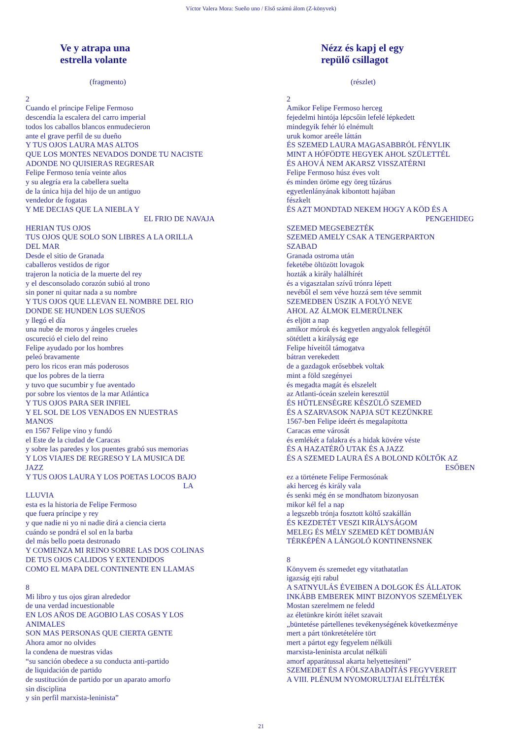Víctor Valera Mora: Sueño uno / Első számú álom (Z-könyvek)
Ve y atrapa una
estrella volante
(fragmento)
2
Cuando el príncipe Felipe Fermoso
descendía la escalera del carro imperial
todos los caballos blancos enmudecieron
ante el grave perfil de su dueño
Y TUS OJOS LAURA MAS ALTOS
QUE LOS MONTES NEVADOS DONDE TU NACISTE
ADONDE NO QUISIERAS REGRESAR
Felipe Fermoso tenía veinte años
y su alegría era la cabellera suelta
de la única hija del hijo de un antiguo
vendedor de fogatas
Y ME DECIAS QUE LA NIEBLA Y
EL FRIO DE NAVAJA
HERIAN TUS OJOS
TUS OJOS QUE SOLO SON LIBRES A LA ORILLA
DEL MAR
Desde el sitio de Granada
caballeros vestidos de rigor
trajeron la noticia de la muerte del rey
y el desconsolado corazón subió al trono
sin poner ni quitar nada a su nombre
Y TUS OJOS QUE LLEVAN EL NOMBRE DEL RIO
DONDE SE HUNDEN LOS SUEÑOS
y llegó el día
una nube de moros y ángeles crueles
oscureció el cielo del reino
Felipe ayudado por los hombres
peleó bravamente
pero los ricos eran más poderosos
que los pobres de la tierra
y tuvo que sucumbir y fue aventado
por sobre los vientos de la mar Atlántica
Y TUS OJOS PARA SER INFIEL
Y EL SOL DE LOS VENADOS EN NUESTRAS
MANOS
en 1567 Felipe vino y fundó
el Este de la ciudad de Caracas
y sobre las paredes y los puentes grabó sus memorias
Y LOS VIAJES DE REGRESO Y LA MUSICA DE
JAZZ
Y TUS OJOS LAURA Y LOS POETAS LOCOS BAJO
LA
LLUVIA
esta es la historia de Felipe Fermoso
que fuera príncipe y rey
y que nadie ni yo ni nadie dirá a ciencia cierta
cuándo se pondrá el sol en la barba
del más bello poeta destronado
Y COMIENZA MI REINO SOBRE LAS DOS COLINAS
DE TUS OJOS CALIDOS Y EXTENDIDOS
COMO EL MAPA DEL CONTINENTE EN LLAMAS
8
Mi libro y tus ojos giran alrededor
de una verdad incuestionable
EN LOS AÑOS DE AGOBIO LAS COSAS Y LOS
ANIMALES
SON MAS PERSONAS QUE CIERTA GENTE
Ahora amor no olvides
la condena de nuestras vidas
“su sanción obedece a su conducta anti-partido
de liquidación de partido
de sustitución de partido por un aparato amorfo
sin disciplina
y sin perfil marxista-leninista”
Nézz és kapj el egy
repülő csillagot
(részlet)
2
Amikor Felipe Fermoso herceg
fejedelmi hintója lépcsőin lefelé lépkedett
mindegyik fehér ló elnémult
uruk komor areéle láttán
ÉS SZEMED LAURA MAGASABBRÓL FÉNYLIK
MINT A HÓFÖDTE HEGYEK AHOL SZÜLETTÉL
ÉS AHOVÁ NEM AKARSZ VISSZATÉRNI
Felipe Fermoso húsz éves volt
és minden öröme egy öreg tűzárus
egyetlenlányának kibontott hajában
fészkelt
ÉS AZT MONDTAD NEKEM HOGY A KÖD ÉS A
PENGEHIDEG
SZEMED MEGSEBEZTÉK
SZEMED AMELY CSAK A TENGERPARTON
SZABAD
Granada ostroma után
feketébe öltözött lovagok
hozták a király halálhírét
és a vigasztalan szívű trónra lépett
nevéből el sem véve hozzá sem téve semmit
SZEMEDBEN ÚSZIK A FOLYÓ NEVE
AHOL AZ ÁLMOK ELMERÜLNEK
és eljött a nap
amikor mórok és kegyetlen angyalok fellegétől
sötétlett a királyság ege
Felipe híveitől támogatva
bátran verekedett
de a gazdagok erősebbek voltak
mint a föld szegényei
és megadta magát és elszelelt
az Atlanti-óceán szelein keresztül
ÉS HŰTLENSÉGRE KÉSZÜLŐ SZEMED
ÉS A SZARVASOK NAPJA SÜT KEZÜNKRE
1567-ben Felipe ideért és megalapította
Caracas eme városát
és emlékét a falakra és a hidak kövére véste
ÉS A HAZATÉRŐ UTAK ÉS A JAZZ
ÉS A SZEMED LAURA ÉS A BOLOND KÖLTŐK AZ
ESŐBEN
ez a története Felipe Fermosónak
aki herceg és király vala
és senki még én se mondhatom bizonyosan
mikor kél fel a nap
a legszebb trónja fosztott költő szakállán
ÉS KEZDETÉT VESZI KIRÁLYSÁGOM
MELEG ÉS MÉLY SZEMED KÉT DOMBJÁN
TÉRKÉPÉN A LÁNGOLÓ KONTINENSNEK
8
Könyvem és szemedet egy vitathatatlan
igazság ejti rabul
A SATNYULÁS ÉVEIBEN A DOLGOK ÉS ÁLLATOK
INKÁBB EMBEREK MINT BIZONYOS SZEMÉLYEK
Mostan szerelmem ne feledd
az életünkre kirótt ítélet szavait
„büntetése pártellenes tevékenységének következménye
mert a párt tönkretételére tört
mert a pártot egy fegyelem nélküli
marxista-leninista arculat nélküli
amorf apparátussal akarta helyettesíteni”
SZEMEDET ÉS A FÖLSZABADÍTÁS FEGYVEREIT
A VIII. PLÉNUM NYOMORULTJAI ELÍTÉLTÉK
21